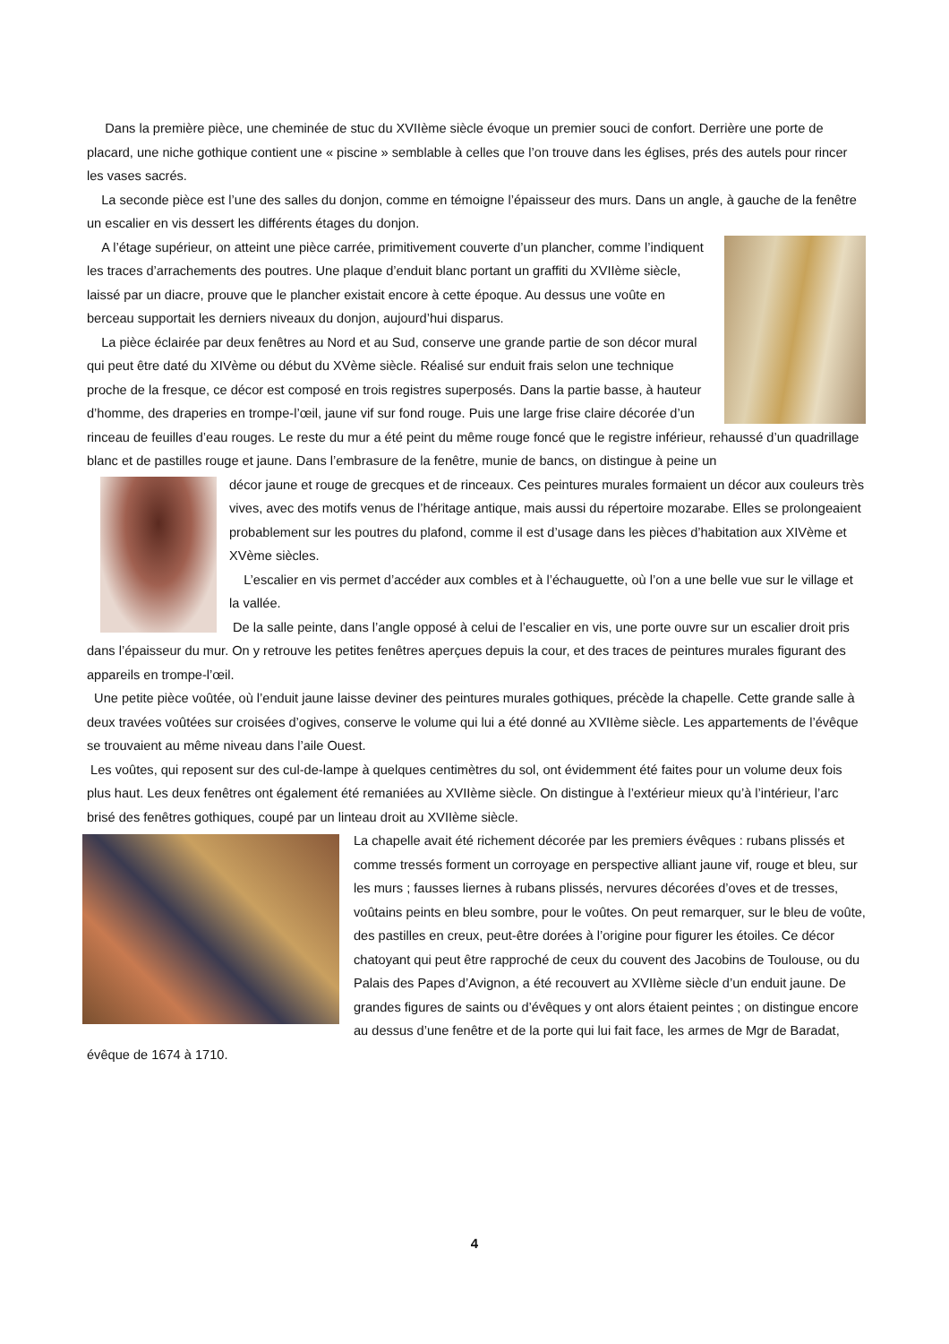Dans la première pièce, une cheminée de stuc du XVIIème siècle évoque un premier souci de confort. Derrière une porte de placard, une niche gothique contient une « piscine » semblable à celles que l’on trouve dans les églises, prés des autels pour rincer les vases sacrés.
La seconde pièce est l’une des salles du donjon, comme en témoigne l’épaisseur des murs. Dans un angle, à gauche de la fenêtre un escalier en vis dessert les différents étages du donjon.
A l’étage supérieur, on atteint une pièce carrée, primitivement couverte d’un plancher, comme l’indiquent les traces d’arrachements des poutres. Une plaque d’enduit blanc portant un graffiti du XVIIème siècle, laissé par un diacre, prouve que le plancher existait encore à cette époque. Au dessus une voûte en berceau supportait les derniers niveaux du donjon, aujourd’hui disparus.
La pièce éclairée par deux fenêtres au Nord et au Sud, conserve une grande partie de son décor mural qui peut être daté du XIVème ou début du XVème siècle. Réalisé sur enduit frais selon une technique proche de la fresque, ce décor est composé en trois registres superposés. Dans la partie basse, à hauteur d’homme, des draperies en trompe-l’œil, jaune vif sur fond rouge. Puis une large frise claire décorée d’un rinceau de feuilles d’eau rouges. Le reste du mur a été peint du même rouge foncé que le registre inférieur, rehaussé d’un quadrillage blanc et de pastilles rouge et jaune. Dans l’embrasure de la fenêtre, munie de bancs, on distingue à peine un
décor jaune et rouge de grecques et de rinceaux. Ces peintures murales formaient un décor aux couleurs très vives, avec des motifs venus de l’héritage antique, mais aussi du répertoire mozarabe. Elles se prolongeaient probablement sur les poutres du plafond, comme il est d’usage dans les pièces d’habitation aux XIVème et XVème siècles.
L’escalier en vis permet d’accéder aux combles et à l’échauguette, où l’on a une belle vue sur le village et la vallée.
De la salle peinte, dans l’angle opposé à celui de l’escalier en vis, une porte ouvre sur un escalier droit pris dans l’épaisseur du mur. On y retrouve les petites fenêtres aperçues depuis la cour, et des traces de peintures murales figurant des appareils en trompe-l’œil.
Une petite pièce voûtée, où l’enduit jaune laisse deviner des peintures murales gothiques, précède la chapelle. Cette grande salle à deux travées voûtées sur croisées d’ogives, conserve le volume qui lui a été donné au XVIIème siècle. Les appartements de l’évêque se trouvaient au même niveau dans l’aile Ouest.
Les voûtes, qui reposent sur des cul-de-lampe à quelques centimètres du sol, ont évidemment été faites pour un volume deux fois plus haut. Les deux fenêtres ont également été remaniées au XVIIème siècle. On distingue à l’extérieur mieux qu’à l’intérieur, l’arc brisé des fenêtres gothiques, coupé par un linteau droit au XVIIème siècle.
La chapelle avait été richement décorée par les premiers évêques : rubans plissés et comme tressés forment un corroyage en perspective alliant jaune vif, rouge et bleu, sur les murs ; fausses liernes à rubans plissés, nervures décorées d’oves et de tresses, voûtains peints en bleu sombre, pour le voûtes. On peut remarquer, sur le bleu de voûte, des pastilles en creux, peut-être dorées à l’origine pour figurer les étoiles. Ce décor chatoyant qui peut être rapproché de ceux du couvent des Jacobins de Toulouse, ou du Palais des Papes d’Avignon, a été recouvert au XVIIème siècle d’un enduit jaune. De grandes figures de saints ou d’évêques y ont alors étaient peintes ; on distingue encore au dessus d’une fenêtre et de la porte qui lui fait face, les armes de Mgr de Baradat, évêque de 1674 à 1710.
4